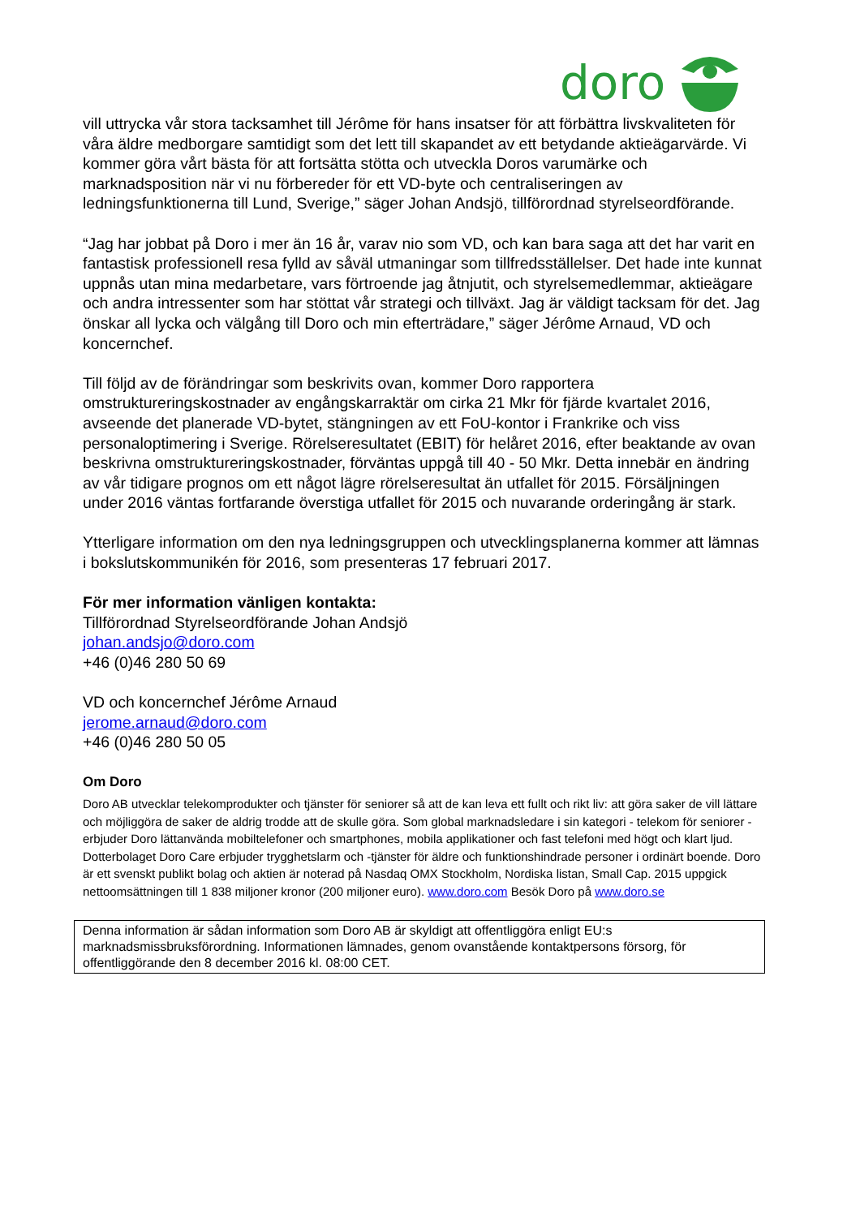doro
vill uttrycka vår stora tacksamhet till Jérôme för hans insatser för att förbättra livskvaliteten för våra äldre medborgare samtidigt som det lett till skapandet av ett betydande aktieägarvärde. Vi kommer göra vårt bästa för att fortsätta stötta och utveckla Doros varumärke och marknadsposition när vi nu förbereder för ett VD-byte och centraliseringen av ledningsfunktionerna till Lund, Sverige,” säger Johan Andsjö, tillförordnad styrelseordförande.
“Jag har jobbat på Doro i mer än 16 år, varav nio som VD, och kan bara saga att det har varit en fantastisk professionell resa fylld av såväl utmaningar som tillfredsställelser. Det hade inte kunnat uppnås utan mina medarbetare, vars förtroende jag åtnjutit, och styrelsemedlemmar, aktieägare och andra intressenter som har stöttat vår strategi och tillväxt. Jag är väldigt tacksam för det. Jag önskar all lycka och välgång till Doro och min efterträdare,” säger Jérôme Arnaud, VD och koncernchef.
Till följd av de förändringar som beskrivits ovan, kommer Doro rapportera omstruktureringskostnader av engångskarraktär om cirka 21 Mkr för fjärde kvartalet 2016, avseende det planerade VD-bytet, stängningen av ett FoU-kontor i Frankrike och viss personaloptimering i Sverige. Rörelseresultatet (EBIT) för helåret 2016, efter beaktande av ovan beskrivna omstruktureringskostnader, förväntas uppgå till 40 - 50 Mkr. Detta innebär en ändring av vår tidigare prognos om ett något lägre rörelseresultat än utfallet för 2015. Försäljningen under 2016 väntas fortfarande överstiga utfallet för 2015 och nuvarande orderingång är stark.
Ytterligare information om den nya ledningsgruppen och utvecklingsplanerna kommer att lämnas i bokslutskommunikén för 2016, som presenteras 17 februari 2017.
För mer information vänligen kontakta:
Tillförordnad Styrelseordförande Johan Andsjö
johan.andsjo@doro.com
+46 (0)46 280 50 69
VD och koncernchef Jérôme Arnaud
jerome.arnaud@doro.com
+46 (0)46 280 50 05
Om Doro
Doro AB utvecklar telekomprodukter och tjänster för seniorer så att de kan leva ett fullt och rikt liv: att göra saker de vill lättare och möjliggöra de saker de aldrig trodde att de skulle göra. Som global marknadsledare i sin kategori - telekom för seniorer -erbjuder Doro lättanvända mobiltelefoner och smartphones, mobila applikationer och fast telefoni med högt och klart ljud. Dotterbolaget Doro Care erbjuder trygghetslarm och -tjänster för äldre och funktionshindrade personer i ordinärt boende. Doro är ett svenskt publikt bolag och aktien är noterad på Nasdaq OMX Stockholm, Nordiska listan, Small Cap. 2015 uppgick nettoomsättningen till 1 838 miljoner kronor (200 miljoner euro). www.doro.com Besök Doro på www.doro.se
Denna information är sådan information som Doro AB är skyldigt att offentliggöra enligt EU:s marknadsmissbruksförordning. Informationen lämnades, genom ovanstående kontaktpersons försorg, för offentliggörande den 8 december 2016 kl. 08:00 CET.